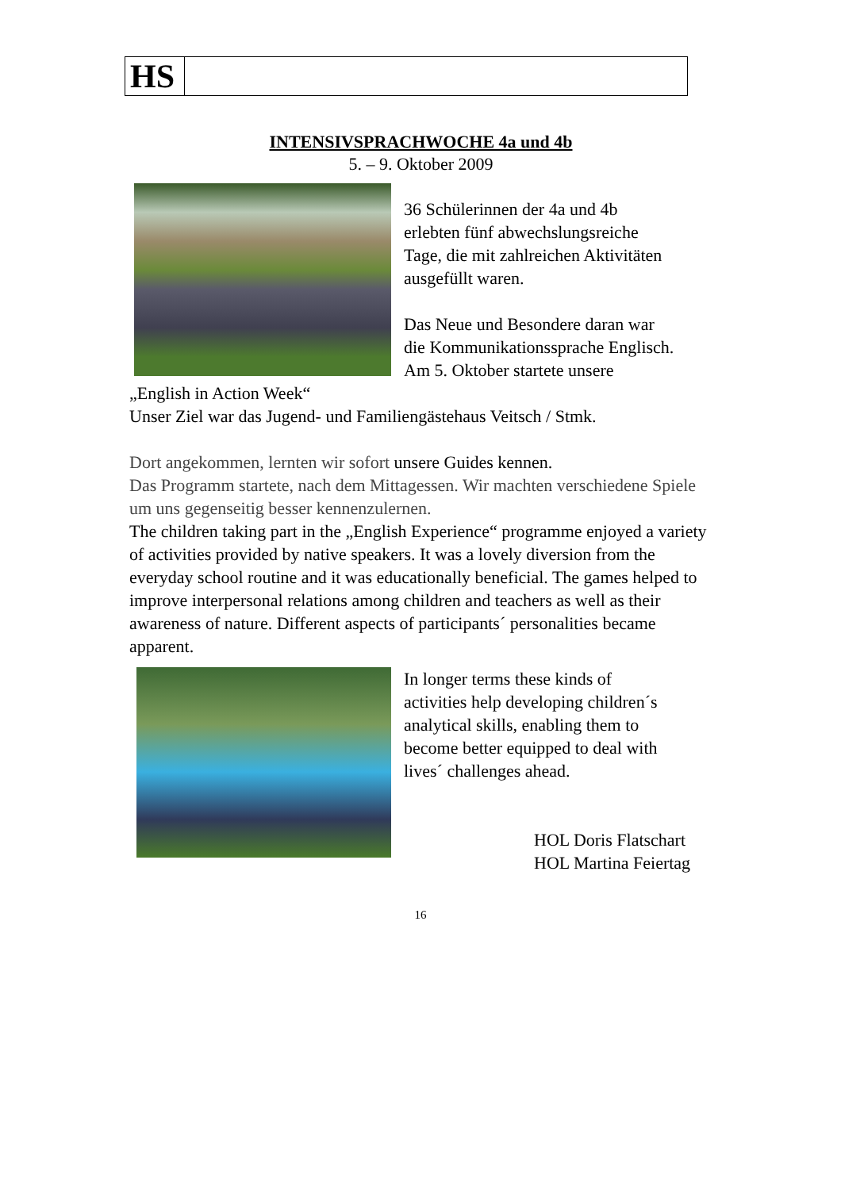HS
INTENSIVSPRACHWOCHE 4a und 4b
5. – 9. Oktober 2009
36 Schülerinnen der 4a und 4b
erlebten fünf abwechslungsreiche
Tage, die mit zahlreichen Aktivitäten
ausgefüllt waren.
Das Neue und Besondere daran war
die Kommunikationssprache Englisch.
Am 5. Oktober startete unsere
„English in Action Week“
Unser Ziel war das Jugend- und Familiengästehaus Veitsch / Stmk.
Dort angekommen, lernten wir sofort unsere Guides kennen.
Das Programm startete, nach dem Mittagessen. Wir machten verschiedene Spiele um uns gegenseitig besser kennenzulernen.
The children taking part in the „English Experience“ programme enjoyed a variety of activities provided by native speakers. It was a lovely diversion from the everyday school routine and it was educationally beneficial. The games helped to improve interpersonal relations among children and teachers as well as their awareness of nature. Different aspects of participants´ personalities became apparent.
In longer terms these kinds of
activities help developing children´s
analytical skills, enabling them to
become better equipped to deal with
lives´ challenges ahead.
HOL Doris Flatschart
HOL Martina Feiertag
16